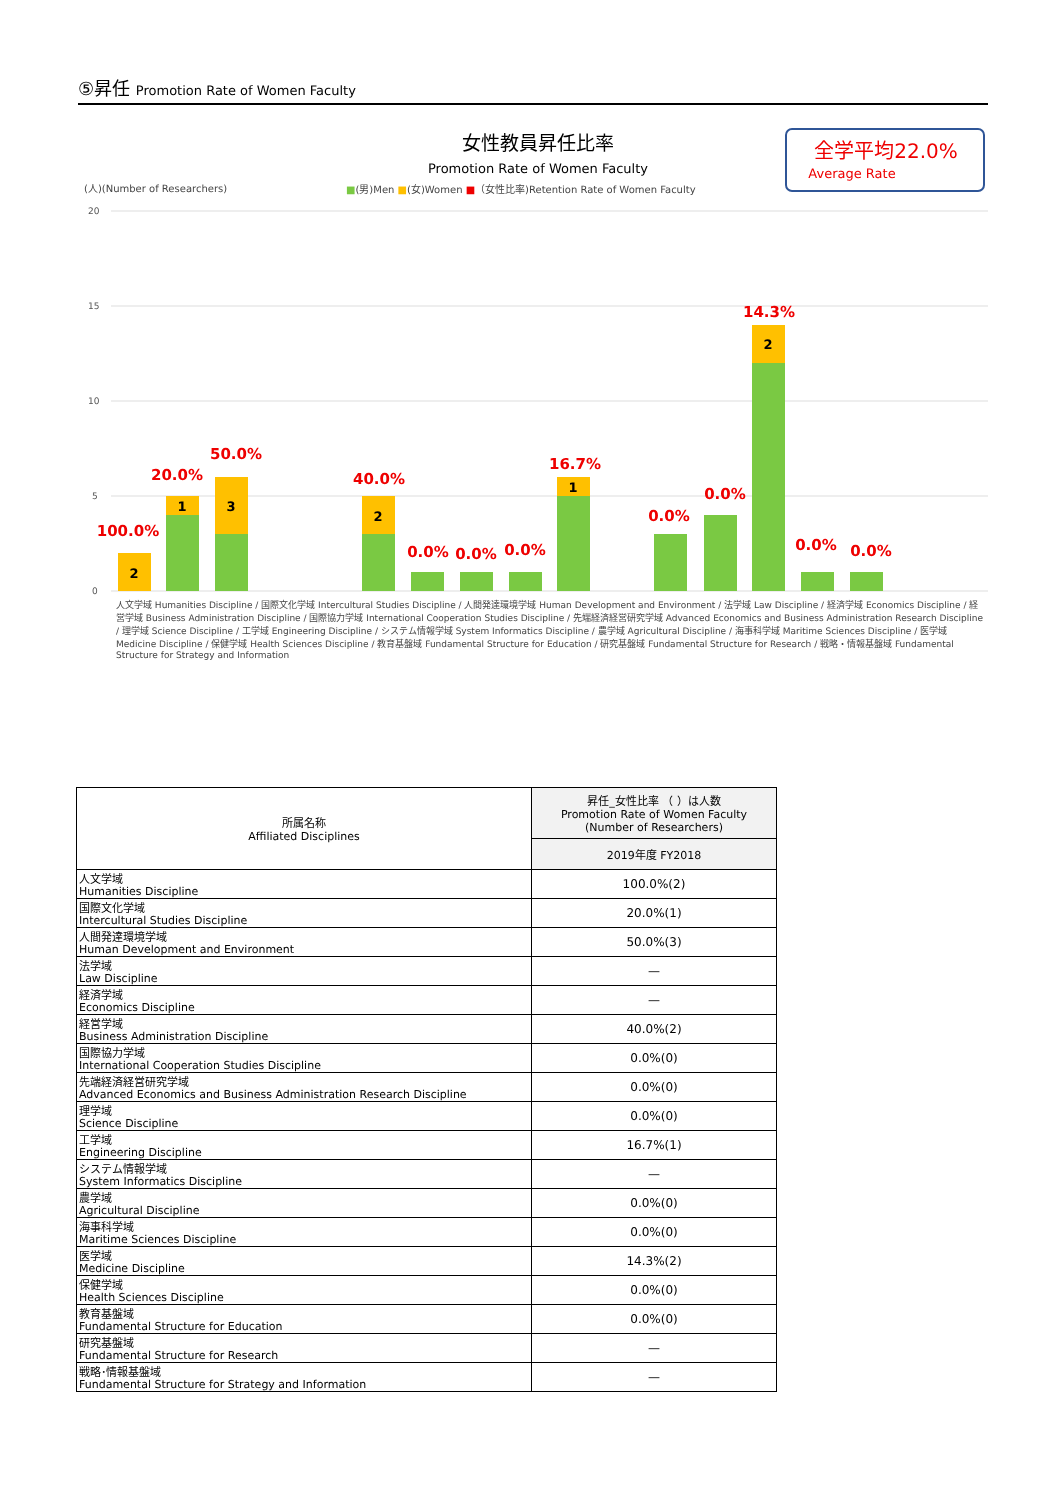⑤昇任 Promotion Rate of Women Faculty
女性教員昇任比率
Promotion Rate of Women Faculty
全学平均22.0%
Average Rate
(人)(Number of Researchers)
■(男)Men ■(女)Women ■（女性比率)Retention Rate of Women Faculty
20
15
10
5
0
100.0%
20.0%
50.0%
40.0%
0.0%
0.0%
0.0%
16.7%
0.0%
0.0%
14.3%
0.0%
0.0%
2
1
3
2
1
2
人文学域 Humanities Discipline / 国際文化学域 Intercultural Studies Discipline / 人間発達環境学域 Human Development and Environment / 法学域 Law Discipline / 経済学域 Economics Discipline / 経営学域 Business Administration Discipline / 国際協力学域 International Cooperation Studies Discipline / 先端経済経営研究学域 Advanced Economics and Business Administration Research Discipline / 理学域 Science Discipline / 工学域 Engineering Discipline / システム情報学域 System Informatics Discipline / 農学域 Agricultural Discipline / 海事科学域 Maritime Sciences Discipline / 医学域 Medicine Discipline / 保健学域 Health Sciences Discipline / 教育基盤域 Fundamental Structure for Education / 研究基盤域 Fundamental Structure for Research / 戦略・情報基盤域 Fundamental Structure for Strategy and Information
| 所属名称 Affiliated Disciplines | 昇任_女性比率 （ ）は人数 Promotion Rate of Women Faculty (Number of Researchers) |
| --- | --- |
| | 2019年度 FY2018 |
| 人文学域 Humanities Discipline | 100.0%(2) |
| 国際文化学域 Intercultural Studies Discipline | 20.0%(1) |
| 人間発達環境学域 Human Development and Environment | 50.0%(3) |
| 法学域 Law Discipline | — |
| 経済学域 Economics Discipline | — |
| 経営学域 Business Administration Discipline | 40.0%(2) |
| 国際協力学域 International Cooperation Studies Discipline | 0.0%(0) |
| 先端経済経営研究学域 Advanced Economics and Business Administration Research Discipline | 0.0%(0) |
| 理学域 Science Discipline | 0.0%(0) |
| 工学域 Engineering Discipline | 16.7%(1) |
| システム情報学域 System Informatics Discipline | — |
| 農学域 Agricultural Discipline | 0.0%(0) |
| 海事科学域 Maritime Sciences Discipline | 0.0%(0) |
| 医学域 Medicine Discipline | 14.3%(2) |
| 保健学域 Health Sciences Discipline | 0.0%(0) |
| 教育基盤域 Fundamental Structure for Education | 0.0%(0) |
| 研究基盤域 Fundamental Structure for Research | — |
| 戦略･情報基盤域 Fundamental Structure for Strategy and Information | — |